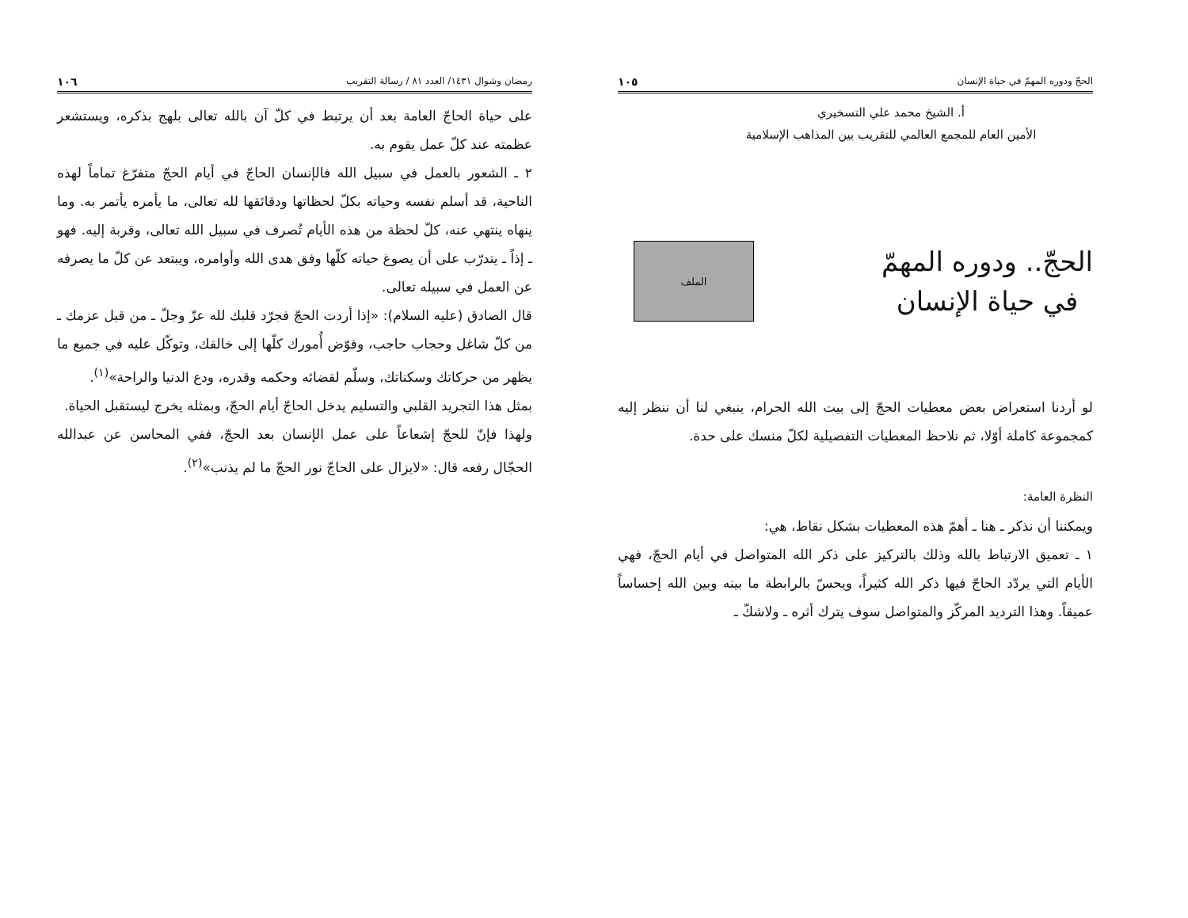رمضان وشوال ١٤٣١/ العدد ٨١ / رسالة التقريب ١٠٦
على حياة الحاجّ العامة بعد أن يرتبط في كلّ آن بالله تعالى بلهج بذكره، ويستشعر عظمته عند كلّ عمل يقوم به.
٢ ـ الشعور بالعمل في سبيل الله فالإنسان الحاجّ في أيام الحجّ متفرّغ تماماً لهذه الناحية، قد أسلم نفسه وحياته بكلّ لحظاتها ودقائقها لله تعالى، ما يأمره يأتمر به. وما ينهاه ينتهي عنه، كلّ لحظة من هذه الأيام تُصرف في سبيل الله تعالى، وقربة إليه. فهو ـ إذاً ـ يتدرّب على أن يصوغ حياته كلّها وفق هدى الله وأوامره، ويبتعد عن كلّ ما يصرفه عن العمل في سبيله تعالى.
قال الصادق (عليه السلام): «إذا أردت الحجّ فجرّد قلبك لله عزّ وجلّ ـ من قبل عزمك ـ من كلّ شاغل وحجاب حاجب، وفوّض أُمورك كلّها إلى خالقك، وتوكّل عليه في جميع ما يظهر من حركاتك وسكناتك، وسلّم لقضائه وحكمه وقدره، ودع الدنيا والراحة»<sup>(١)</sup>.
بمثل هذا التجريد القلبي والتسليم يدخل الحاجّ أيام الحجّ، وبمثله يخرج ليستقبل الحياة.
ولهذا فإنّ للحجّ إشعاعاً على عمل الإنسان بعد الحجّ، ففي المحاسن عن عبدالله الحجّال رفعه قال: «لايزال على الحاجّ نور الحجّ ما لم يذنب»<sup>(٢)</sup>.
الحجّ ودوره المهمّ في حياة الإنسان ١٠٥
أ. الشيخ محمد علي التسخيري
الأمين العام للمجمع العالمي للتقريب بين المذاهب الإسلامية
الحجّ.. ودوره المهمّ
في حياة الإنسان
الملف
لو أردنا استعراض بعض معطيات الحجّ إلى بيت الله الحرام، ينبغي لنا أن ننظر إليه كمجموعة كاملة أوّلا، ثم نلاحظ المعطيات التفصيلية لكلّ منسك على حدة.
النظرة العامة:
ويمكننا أن نذكر ـ هنا ـ أهمّ هذه المعطيات بشكل نقاط، هي:
١ ـ تعميق الارتباط بالله وذلك بالتركيز على ذكر الله المتواصل في أيام الحجّ، فهي الأيام التي يردّد الحاجّ فيها ذكر الله كثيراً، ويحسّ بالرابطة ما بينه وبين الله إحساساً عميقاً. وهذا الترديد المركّز والمتواصل سوف يترك أثره ـ ولاشكّ ـ